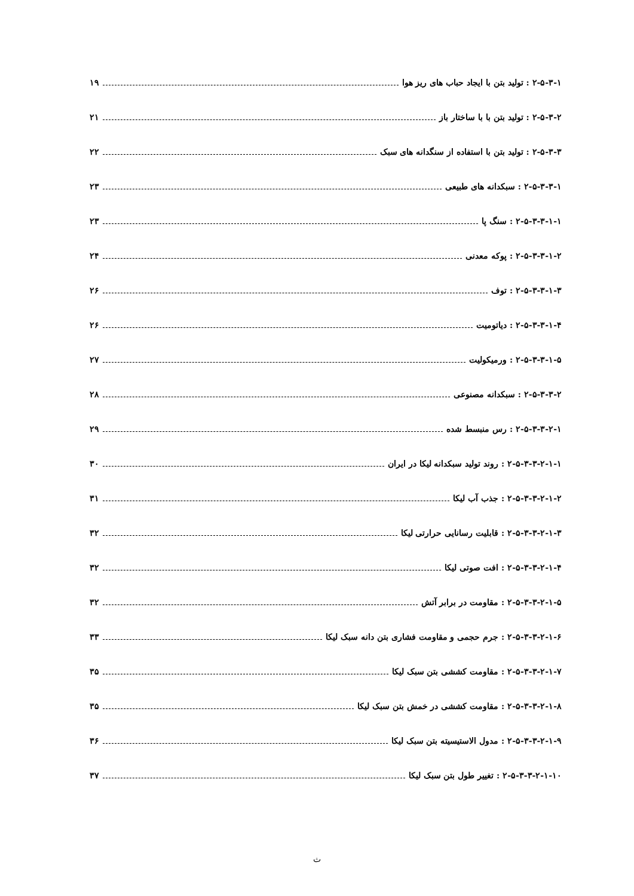۲-۵-۳-۱ : تولید بتن با ایجاد حباب های ریز هوا ۱۹
۲-۵-۳-۲ : تولید بتن با با ساختار باز ۲۱
۲-۵-۳-۳ : تولید بتن با استفاده از سنگدانه های سبک ۲۲
۲-۵-۳-۳-۱ : سبکدانه های طبیعی ۲۳
۲-۵-۳-۳-۱-۱ : سنگ پا ۲۳
۲-۵-۳-۳-۱-۲ : پوکه معدنی ۲۴
۲-۵-۳-۳-۱-۳ : توف ۲۶
۲-۵-۳-۳-۱-۴ : دیاتومیت ۲۶
۲-۵-۳-۳-۱-۵ : ورمیکولیت ۲۷
۲-۵-۳-۳-۲ : سبکدانه مصنوعی ۲۸
۲-۵-۳-۳-۲-۱ : رس منبسط شده ۲۹
۲-۵-۳-۳-۲-۱-۱ : روند تولید سبکدانه لیکا در ایران ۳۰
۲-۵-۳-۳-۲-۱-۲ : جذب آب لیکا ۳۱
۲-۵-۳-۳-۲-۱-۳ : قابلیت رسانایی حرارتی لیکا ۳۲
۲-۵-۳-۳-۲-۱-۴ : افت صوتی لیکا ۳۲
۲-۵-۳-۳-۲-۱-۵ : مقاومت در برابر آتش ۳۲
۲-۵-۳-۳-۲-۱-۶ : جرم حجمی و مقاومت فشاری بتن دانه سبک لیکا ۳۳
۲-۵-۳-۳-۲-۱-۷ : مقاومت کششی بتن سبک لیکا ۳۵
۲-۵-۳-۳-۲-۱-۸ : مقاومت کششی در خمش بتن سبک لیکا ۳۵
۲-۵-۳-۳-۲-۱-۹ : مدول الاستیسیته بتن سبک لیکا ۳۶
۲-۵-۳-۳-۲-۱-۱۰ : تغییر طول بتن سبک لیکا ۳۷
ث